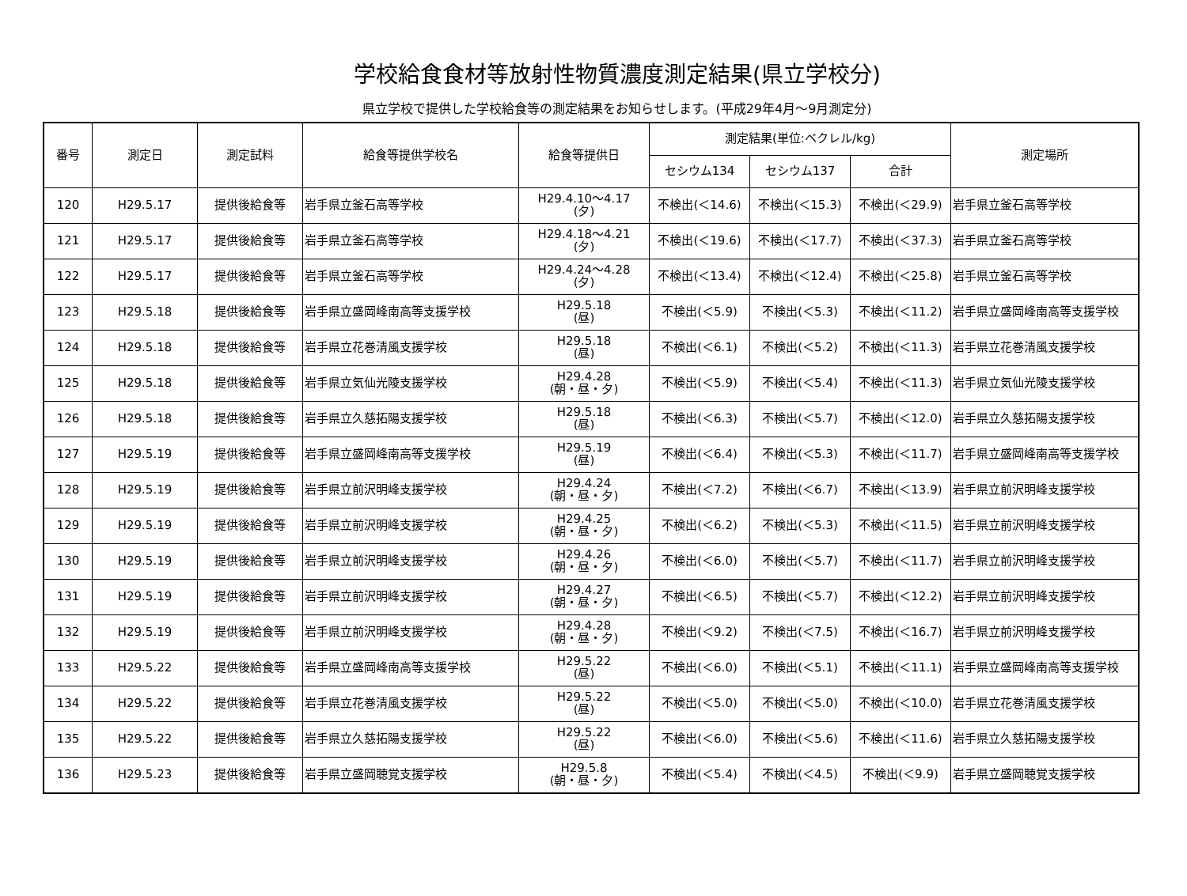学校給食食材等放射性物質濃度測定結果(県立学校分)
県立学校で提供した学校給食等の測定結果をお知らせします。(平成29年4月～9月測定分)
| 番号 | 測定日 | 測定試料 | 給食等提供学校名 | 給食等提供日 | 測定結果(単位:ベクレル/kg) | | | 測定場所 |
| --- | --- | --- | --- | --- | --- | --- | --- | --- |
| | | | | | セシウム134 | セシウム137 | 合計 | |
| 120 | H29.5.17 | 提供後給食等 | 岩手県立釜石高等学校 | H29.4.10～4.17 (夕) | 不検出(＜14.6) | 不検出(＜15.3) | 不検出(＜29.9) | 岩手県立釜石高等学校 |
| 121 | H29.5.17 | 提供後給食等 | 岩手県立釜石高等学校 | H29.4.18～4.21 (夕) | 不検出(＜19.6) | 不検出(＜17.7) | 不検出(＜37.3) | 岩手県立釜石高等学校 |
| 122 | H29.5.17 | 提供後給食等 | 岩手県立釜石高等学校 | H29.4.24～4.28 (夕) | 不検出(＜13.4) | 不検出(＜12.4) | 不検出(＜25.8) | 岩手県立釜石高等学校 |
| 123 | H29.5.18 | 提供後給食等 | 岩手県立盛岡峰南高等支援学校 | H29.5.18 (昼) | 不検出(＜5.9) | 不検出(＜5.3) | 不検出(＜11.2) | 岩手県立盛岡峰南高等支援学校 |
| 124 | H29.5.18 | 提供後給食等 | 岩手県立花巻清風支援学校 | H29.5.18 (昼) | 不検出(＜6.1) | 不検出(＜5.2) | 不検出(＜11.3) | 岩手県立花巻清風支援学校 |
| 125 | H29.5.18 | 提供後給食等 | 岩手県立気仙光陵支援学校 | H29.4.28 (朝・昼・夕) | 不検出(＜5.9) | 不検出(＜5.4) | 不検出(＜11.3) | 岩手県立気仙光陵支援学校 |
| 126 | H29.5.18 | 提供後給食等 | 岩手県立久慈拓陽支援学校 | H29.5.18 (昼) | 不検出(＜6.3) | 不検出(＜5.7) | 不検出(＜12.0) | 岩手県立久慈拓陽支援学校 |
| 127 | H29.5.19 | 提供後給食等 | 岩手県立盛岡峰南高等支援学校 | H29.5.19 (昼) | 不検出(＜6.4) | 不検出(＜5.3) | 不検出(＜11.7) | 岩手県立盛岡峰南高等支援学校 |
| 128 | H29.5.19 | 提供後給食等 | 岩手県立前沢明峰支援学校 | H29.4.24 (朝・昼・夕) | 不検出(＜7.2) | 不検出(＜6.7) | 不検出(＜13.9) | 岩手県立前沢明峰支援学校 |
| 129 | H29.5.19 | 提供後給食等 | 岩手県立前沢明峰支援学校 | H29.4.25 (朝・昼・夕) | 不検出(＜6.2) | 不検出(＜5.3) | 不検出(＜11.5) | 岩手県立前沢明峰支援学校 |
| 130 | H29.5.19 | 提供後給食等 | 岩手県立前沢明峰支援学校 | H29.4.26 (朝・昼・夕) | 不検出(＜6.0) | 不検出(＜5.7) | 不検出(＜11.7) | 岩手県立前沢明峰支援学校 |
| 131 | H29.5.19 | 提供後給食等 | 岩手県立前沢明峰支援学校 | H29.4.27 (朝・昼・夕) | 不検出(＜6.5) | 不検出(＜5.7) | 不検出(＜12.2) | 岩手県立前沢明峰支援学校 |
| 132 | H29.5.19 | 提供後給食等 | 岩手県立前沢明峰支援学校 | H29.4.28 (朝・昼・夕) | 不検出(＜9.2) | 不検出(＜7.5) | 不検出(＜16.7) | 岩手県立前沢明峰支援学校 |
| 133 | H29.5.22 | 提供後給食等 | 岩手県立盛岡峰南高等支援学校 | H29.5.22 (昼) | 不検出(＜6.0) | 不検出(＜5.1) | 不検出(＜11.1) | 岩手県立盛岡峰南高等支援学校 |
| 134 | H29.5.22 | 提供後給食等 | 岩手県立花巻清風支援学校 | H29.5.22 (昼) | 不検出(＜5.0) | 不検出(＜5.0) | 不検出(＜10.0) | 岩手県立花巻清風支援学校 |
| 135 | H29.5.22 | 提供後給食等 | 岩手県立久慈拓陽支援学校 | H29.5.22 (昼) | 不検出(＜6.0) | 不検出(＜5.6) | 不検出(＜11.6) | 岩手県立久慈拓陽支援学校 |
| 136 | H29.5.23 | 提供後給食等 | 岩手県立盛岡聴覚支援学校 | H29.5.8 (朝・昼・夕) | 不検出(＜5.4) | 不検出(＜4.5) | 不検出(＜9.9) | 岩手県立盛岡聴覚支援学校 |